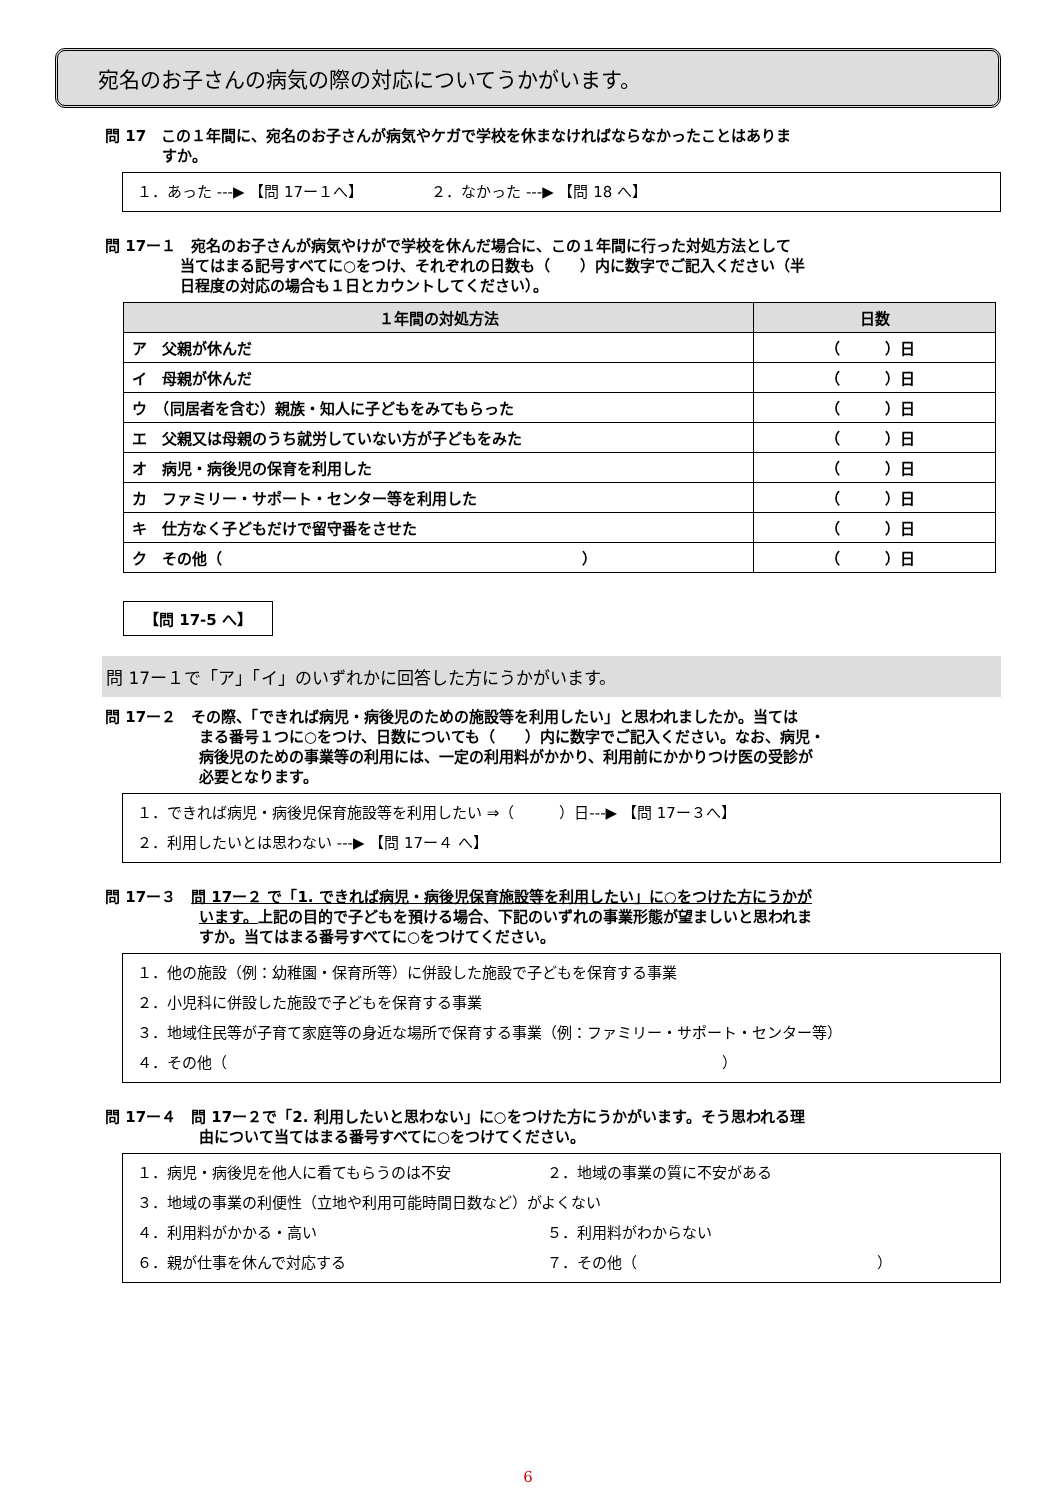宛名のお子さんの病気の際の対応についてうかがいます。
問 17　この１年間に、宛名のお子さんが病気やケガで学校を休まなければならなかったことはありま
すか。
１．あった ---▶ 【問 17ー１へ】　　　　　２．なかった ---▶ 【問 18 へ】
問 17ー１　宛名のお子さんが病気やけがで学校を休んだ場合に、この１年間に行った対処方法として
当てはまる記号すべてに○をつけ、それぞれの日数も（　　）内に数字でご記入ください（半
日程度の対応の場合も１日とカウントしてください）。
| １年間の対処方法 | 日数 |
| --- | --- |
| ア 父親が休んだ | （ ）日 |
| イ 母親が休んだ | （ ）日 |
| ウ （同居者を含む）親族・知人に子どもをみてもらった | （ ）日 |
| エ 父親又は母親のうち就労していない方が子どもをみた | （ ）日 |
| オ 病児・病後児の保育を利用した | （ ）日 |
| カ ファミリー・サポート・センター等を利用した | （ ）日 |
| キ 仕方なく子どもだけで留守番をさせた | （ ）日 |
| ク その他（ ） | （ ）日 |
【問 17-5 へ】
問 17ー１で「ア」「イ」のいずれかに回答した方にうかがいます。
問 17ー２　その際、「できれば病児・病後児のための施設等を利用したい」と思われましたか。当ては
まる番号１つに○をつけ、日数についても（　　）内に数字でご記入ください。なお、病児・
病後児のための事業等の利用には、一定の利用料がかかり、利用前にかかりつけ医の受診が
必要となります。
１．できれば病児・病後児保育施設等を利用したい ⇒（　　　）日---▶ 【問 17ー３へ】
２．利用したいとは思わない ---▶ 【問 17ー４ へ】
問 17ー３　問 17ー２ で「1. できれば病児・病後児保育施設等を利用したい」に○をつけた方にうかが
います。上記の目的で子どもを預ける場合、下記のいずれの事業形態が望ましいと思われま
すか。当てはまる番号すべてに○をつけてください。
１．他の施設（例：幼稚園・保育所等）に併設した施設で子どもを保育する事業
２．小児科に併設した施設で子どもを保育する事業
３．地域住民等が子育て家庭等の身近な場所で保育する事業（例：ファミリー・サポート・センター等）
４．その他（　　　　　　　　　　　　　　　　　　　　　　　　　　　　　　　　　）
問 17ー４　問 17ー２で「2. 利用したいと思わない」に○をつけた方にうかがいます。そう思われる理
由について当てはまる番号すべてに○をつけてください。
１．病児・病後児を他人に看てもらうのは不安 ２．地域の事業の質に不安がある
３．地域の事業の利便性（立地や利用可能時間日数など）がよくない
４．利用料がかかる・高い ５．利用料がわからない
６．親が仕事を休んで対応する ７．その他（　　　　　　　　　　　　　　　　）
6